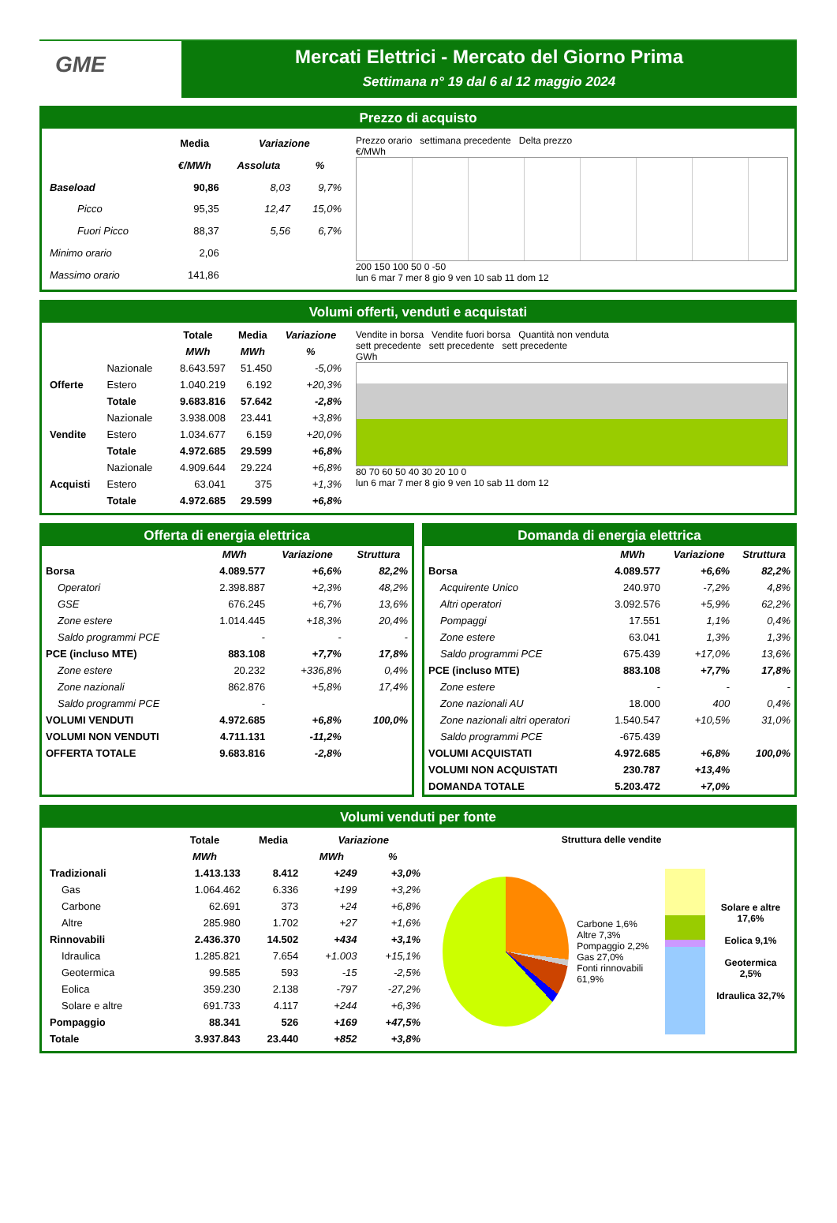GME
Mercati Elettrici - Mercato del Giorno Prima
Settimana n° 19 dal 6 al 12 maggio 2024
Prezzo di acquisto
| | Media | Variazione | |
| --- | --- | --- | --- |
| | €/MWh | Assoluta | % |
| Baseload | 90,86 | 8,03 | 9,7% |
| Picco | 95,35 | 12,47 | 15,0% |
| Fuori Picco | 88,37 | 5,56 | 6,7% |
| Minimo orario | 2,06 | | |
| Massimo orario | 141,86 | | |
Prezzo orario settimana precedente Delta prezzo
€/MWh
200 150 100 50 0 -50
lun 6 mar 7 mer 8 gio 9 ven 10 sab 11 dom 12
Volumi offerti, venduti e acquistati
| | | Totale | Media | Variazione |
| --- | --- | --- | --- | --- |
| | | MWh | MWh | % |
| Offerte | Nazionale | 8.643.597 | 51.450 | -5,0% |
| | Estero | 1.040.219 | 6.192 | +20,3% |
| | Totale | 9.683.816 | 57.642 | -2,8% |
| Vendite | Nazionale | 3.938.008 | 23.441 | +3,8% |
| | Estero | 1.034.677 | 6.159 | +20,0% |
| | Totale | 4.972.685 | 29.599 | +6,8% |
| Acquisti | Nazionale | 4.909.644 | 29.224 | +6,8% |
| | Estero | 63.041 | 375 | +1,3% |
| | Totale | 4.972.685 | 29.599 | +6,8% |
Vendite in borsa Vendite fuori borsa Quantità non venduta
sett precedente sett precedente sett precedente
GWh
80 70 60 50 40 30 20 10 0
lun 6 mar 7 mer 8 gio 9 ven 10 sab 11 dom 12
Offerta di energia elettrica
| | MWh | Variazione | Struttura |
| --- | --- | --- | --- |
| Borsa | 4.089.577 | +6,6% | 82,2% |
| Operatori | 2.398.887 | +2,3% | 48,2% |
| GSE | 676.245 | +6,7% | 13,6% |
| Zone estere | 1.014.445 | +18,3% | 20,4% |
| Saldo programmi PCE | - | - | - |
| PCE (incluso MTE) | 883.108 | +7,7% | 17,8% |
| Zone estere | 20.232 | +336,8% | 0,4% |
| Zone nazionali | 862.876 | +5,8% | 17,4% |
| Saldo programmi PCE | - | | |
| VOLUMI VENDUTI | 4.972.685 | +6,8% | 100,0% |
| VOLUMI NON VENDUTI | 4.711.131 | -11,2% | |
| OFFERTA TOTALE | 9.683.816 | -2,8% | |
Domanda di energia elettrica
| | MWh | Variazione | Struttura |
| --- | --- | --- | --- |
| Borsa | 4.089.577 | +6,6% | 82,2% |
| Acquirente Unico | 240.970 | -7,2% | 4,8% |
| Altri operatori | 3.092.576 | +5,9% | 62,2% |
| Pompaggi | 17.551 | 1,1% | 0,4% |
| Zone estere | 63.041 | 1,3% | 1,3% |
| Saldo programmi PCE | 675.439 | +17,0% | 13,6% |
| PCE (incluso MTE) | 883.108 | +7,7% | 17,8% |
| Zone estere | - | - | - |
| Zone nazionali AU | 18.000 | 400 | 0,4% |
| Zone nazionali altri operatori | 1.540.547 | +10,5% | 31,0% |
| Saldo programmi PCE | -675.439 | | |
| VOLUMI ACQUISTATI | 4.972.685 | +6,8% | 100,0% |
| VOLUMI NON ACQUISTATI | 230.787 | +13,4% | |
| DOMANDA TOTALE | 5.203.472 | +7,0% | |
Volumi venduti per fonte
| | Totale | Media | Variazione | |
| --- | --- | --- | --- | --- |
| | MWh | | MWh | % |
| Tradizionali | 1.413.133 | 8.412 | +249 | +3,0% |
| Gas | 1.064.462 | 6.336 | +199 | +3,2% |
| Carbone | 62.691 | 373 | +24 | +6,8% |
| Altre | 285.980 | 1.702 | +27 | +1,6% |
| Rinnovabili | 2.436.370 | 14.502 | +434 | +3,1% |
| Idraulica | 1.285.821 | 7.654 | +1.003 | +15,1% |
| Geotermica | 99.585 | 593 | -15 | -2,5% |
| Eolica | 359.230 | 2.138 | -797 | -27,2% |
| Solare e altre | 691.733 | 4.117 | +244 | +6,3% |
| Pompaggio | 88.341 | 526 | +169 | +47,5% |
| Totale | 3.937.843 | 23.440 | +852 | +3,8% |
Struttura delle vendite
Carbone 1,6%
Altre 7,3%
Pompaggio 2,2%
Gas 27,0%
Fonti rinnovabili 61,9%
Solare e altre 17,6%
Eolica 9,1%
Geotermica 2,5%
Idraulica 32,7%